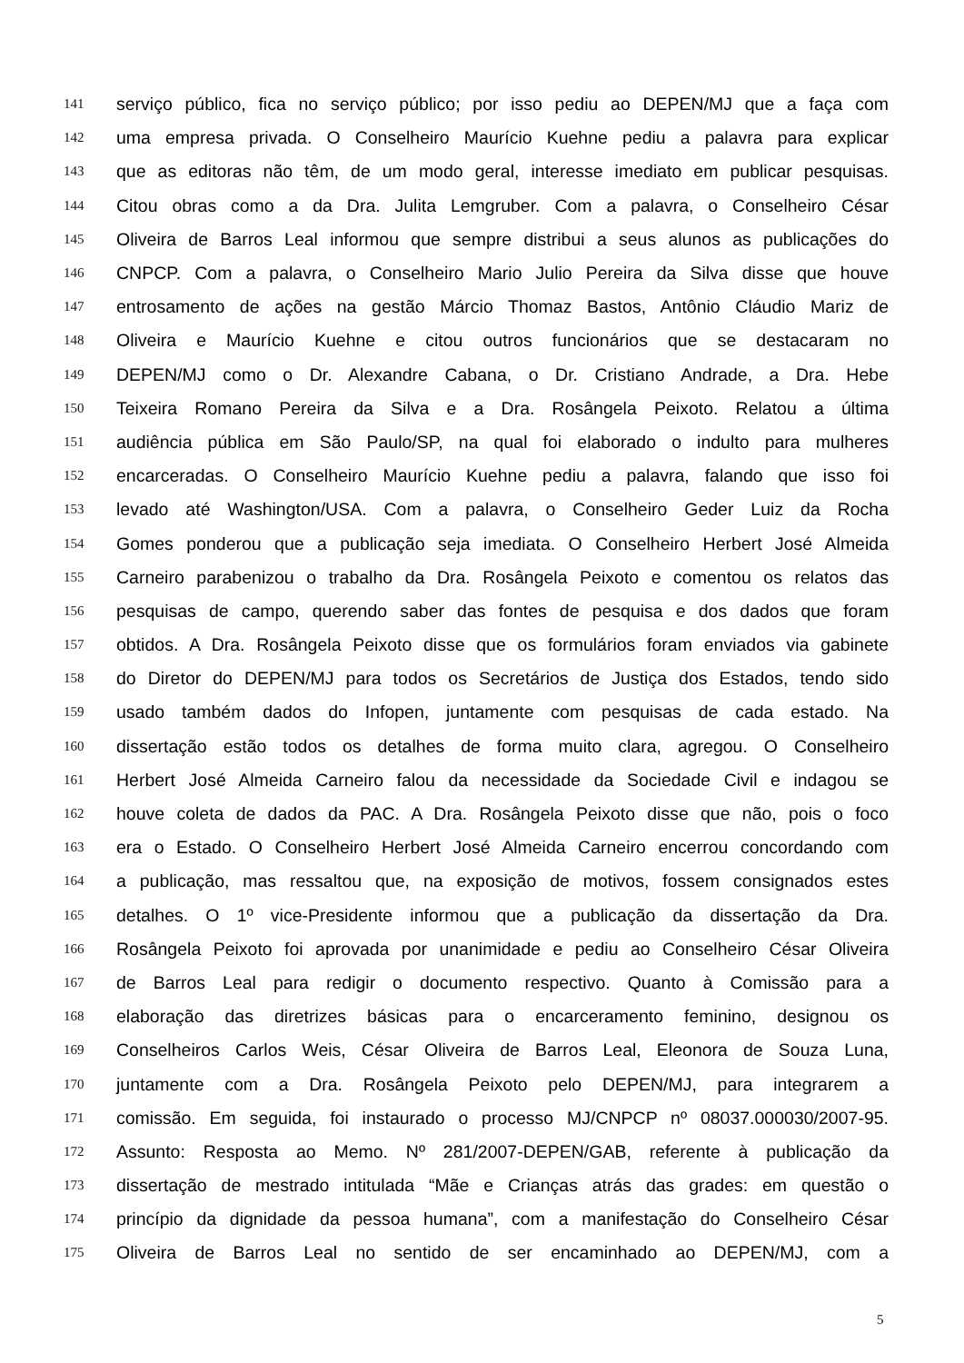141 serviço público, fica no serviço público; por isso pediu ao DEPEN/MJ que a faça com
142 uma empresa privada. O Conselheiro Maurício Kuehne pediu a palavra para explicar
143 que as editoras não têm, de um modo geral, interesse imediato em publicar pesquisas.
144 Citou obras como a da Dra. Julita Lemgruber. Com a palavra, o Conselheiro César
145 Oliveira de Barros Leal informou que sempre distribui a seus alunos as publicações do
146 CNPCP. Com a palavra, o Conselheiro Mario Julio Pereira da Silva disse que houve
147 entrosamento de ações na gestão Márcio Thomaz Bastos, Antônio Cláudio Mariz de
148 Oliveira e Maurício Kuehne e citou outros funcionários que se destacaram no
149 DEPEN/MJ como o Dr. Alexandre Cabana, o Dr. Cristiano Andrade, a Dra. Hebe
150 Teixeira Romano Pereira da Silva e a Dra. Rosângela Peixoto. Relatou a última
151 audiência pública em São Paulo/SP, na qual foi elaborado o indulto para mulheres
152 encarceradas. O Conselheiro Maurício Kuehne pediu a palavra, falando que isso foi
153 levado até Washington/USA. Com a palavra, o Conselheiro Geder Luiz da Rocha
154 Gomes ponderou que a publicação seja imediata. O Conselheiro Herbert José Almeida
155 Carneiro parabenizou o trabalho da Dra. Rosângela Peixoto e comentou os relatos das
156 pesquisas de campo, querendo saber das fontes de pesquisa e dos dados que foram
157 obtidos. A Dra. Rosângela Peixoto disse que os formulários foram enviados via gabinete
158 do Diretor do DEPEN/MJ para todos os Secretários de Justiça dos Estados, tendo sido
159 usado também dados do Infopen, juntamente com pesquisas de cada estado. Na
160 dissertação estão todos os detalhes de forma muito clara, agregou. O Conselheiro
161 Herbert José Almeida Carneiro falou da necessidade da Sociedade Civil e indagou se
162 houve coleta de dados da PAC. A Dra. Rosângela Peixoto disse que não, pois o foco
163 era o Estado. O Conselheiro Herbert José Almeida Carneiro encerrou concordando com
164 a publicação, mas ressaltou que, na exposição de motivos, fossem consignados estes
165 detalhes. O 1º vice-Presidente informou que a publicação da dissertação da Dra.
166 Rosângela Peixoto foi aprovada por unanimidade e pediu ao Conselheiro César Oliveira
167 de Barros Leal para redigir o documento respectivo. Quanto à Comissão para a
168 elaboração das diretrizes básicas para o encarceramento feminino, designou os
169 Conselheiros Carlos Weis, César Oliveira de Barros Leal, Eleonora de Souza Luna,
170 juntamente com a Dra. Rosângela Peixoto pelo DEPEN/MJ, para integrarem a
171 comissão. Em seguida, foi instaurado o processo MJ/CNPCP nº 08037.000030/2007-95.
172 Assunto: Resposta ao Memo. Nº 281/2007-DEPEN/GAB, referente à publicação da
173 dissertação de mestrado intitulada “Mãe e Crianças atrás das grades: em questão o
174 princípio da dignidade da pessoa humana”, com a manifestação do Conselheiro César
175 Oliveira de Barros Leal no sentido de ser encaminhado ao DEPEN/MJ, com a
5